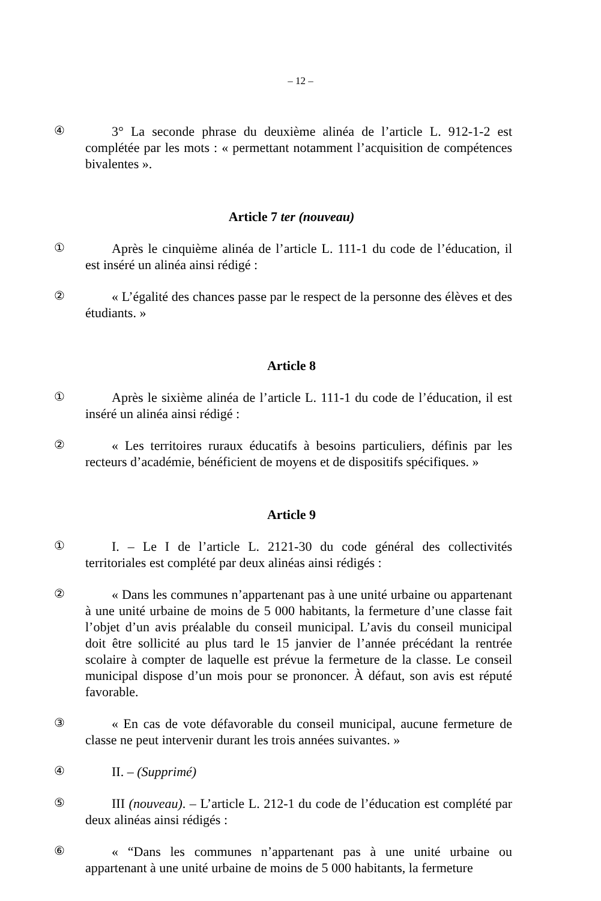– 12 –
④
3° La seconde phrase du deuxième alinéa de l’article L. 912-1-2 est complétée par les mots : « permettant notamment l’acquisition de compétences bivalentes ».
Article 7 ter (nouveau)
①
Après le cinquième alinéa de l’article L. 111-1 du code de l’éducation, il est inséré un alinéa ainsi rédigé :
②
« L’égalité des chances passe par le respect de la personne des élèves et des étudiants. »
Article 8
①
Après le sixième alinéa de l’article L. 111-1 du code de l’éducation, il est inséré un alinéa ainsi rédigé :
②
« Les territoires ruraux éducatifs à besoins particuliers, définis par les recteurs d’académie, bénéficient de moyens et de dispositifs spécifiques. »
Article 9
①
I. – Le I de l’article L. 2121-30 du code général des collectivités territoriales est complété par deux alinéas ainsi rédigés :
②
« Dans les communes n’appartenant pas à une unité urbaine ou appartenant à une unité urbaine de moins de 5 000 habitants, la fermeture d’une classe fait l’objet d’un avis préalable du conseil municipal. L’avis du conseil municipal doit être sollicité au plus tard le 15 janvier de l’année précédant la rentrée scolaire à compter de laquelle est prévue la fermeture de la classe. Le conseil municipal dispose d’un mois pour se prononcer. À défaut, son avis est réputé favorable.
③
« En cas de vote défavorable du conseil municipal, aucune fermeture de classe ne peut intervenir durant les trois années suivantes. »
④
II. – (Supprimé)
⑤
III (nouveau). – L’article L. 212-1 du code de l’éducation est complété par deux alinéas ainsi rédigés :
⑥
« “Dans les communes n’appartenant pas à une unité urbaine ou appartenant à une unité urbaine de moins de 5 000 habitants, la fermeture